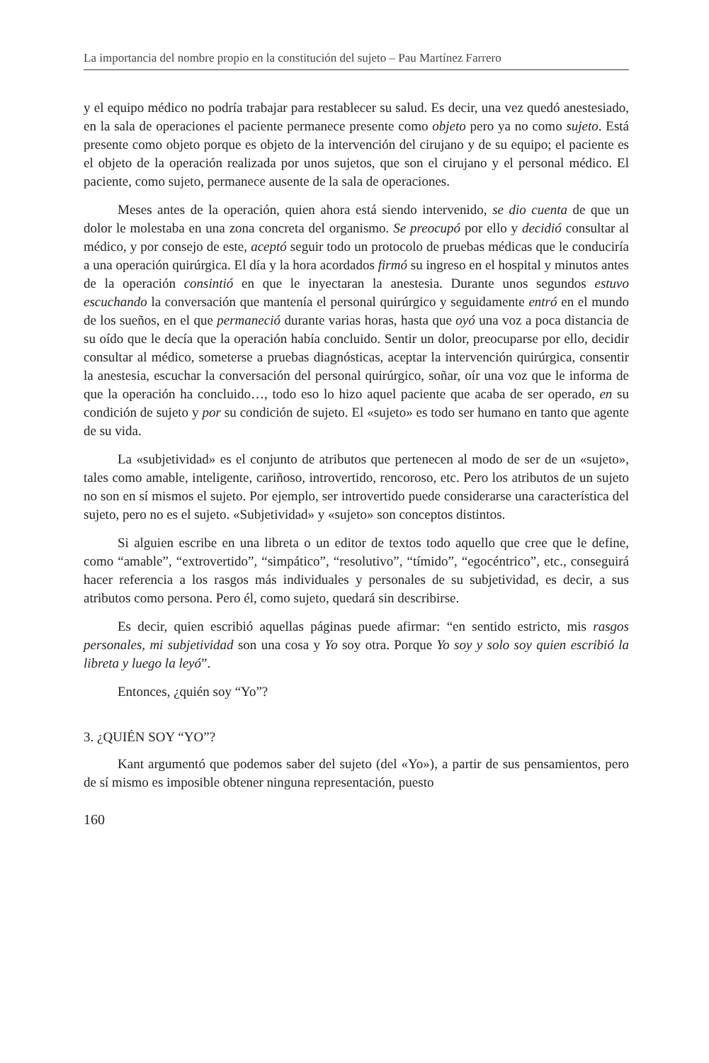La importancia del nombre propio en la constitución del sujeto – Pau Martínez Farrero
y el equipo médico no podría trabajar para restablecer su salud. Es decir, una vez quedó anestesiado, en la sala de operaciones el paciente permanece presente como objeto pero ya no como sujeto. Está presente como objeto porque es objeto de la intervención del cirujano y de su equipo; el paciente es el objeto de la operación realizada por unos sujetos, que son el cirujano y el personal médico. El paciente, como sujeto, permanece ausente de la sala de operaciones.
Meses antes de la operación, quien ahora está siendo intervenido, se dio cuenta de que un dolor le molestaba en una zona concreta del organismo. Se preocupó por ello y decidió consultar al médico, y por consejo de este, aceptó seguir todo un protocolo de pruebas médicas que le conduciría a una operación quirúrgica. El día y la hora acordados firmó su ingreso en el hospital y minutos antes de la operación consintió en que le inyectaran la anestesia. Durante unos segundos estuvo escuchando la conversación que mantenía el personal quirúrgico y seguidamente entró en el mundo de los sueños, en el que permaneció durante varias horas, hasta que oyó una voz a poca distancia de su oído que le decía que la operación había concluido. Sentir un dolor, preocuparse por ello, decidir consultar al médico, someterse a pruebas diagnósticas, aceptar la intervención quirúrgica, consentir la anestesia, escuchar la conversación del personal quirúrgico, soñar, oír una voz que le informa de que la operación ha concluido…, todo eso lo hizo aquel paciente que acaba de ser operado, en su condición de sujeto y por su condición de sujeto. El «sujeto» es todo ser humano en tanto que agente de su vida.
La «subjetividad» es el conjunto de atributos que pertenecen al modo de ser de un «sujeto», tales como amable, inteligente, cariñoso, introvertido, rencoroso, etc. Pero los atributos de un sujeto no son en sí mismos el sujeto. Por ejemplo, ser introvertido puede considerarse una característica del sujeto, pero no es el sujeto. «Subjetividad» y «sujeto» son conceptos distintos.
Si alguien escribe en una libreta o un editor de textos todo aquello que cree que le define, como “amable”, “extrovertido”, “simpático”, “resolutivo”, “tímido”, “egocéntrico”, etc., conseguirá hacer referencia a los rasgos más individuales y personales de su subjetividad, es decir, a sus atributos como persona. Pero él, como sujeto, quedará sin describirse.
Es decir, quien escribió aquellas páginas puede afirmar: “en sentido estricto, mis rasgos personales, mi subjetividad son una cosa y Yo soy otra. Porque Yo soy y solo soy quien escribió la libreta y luego la leyó”.
Entonces, ¿quién soy “Yo”?
3. ¿QUIÉN SOY “YO”?
Kant argumentó que podemos saber del sujeto (del «Yo»), a partir de sus pensamientos, pero de sí mismo es imposible obtener ninguna representación, puesto
160